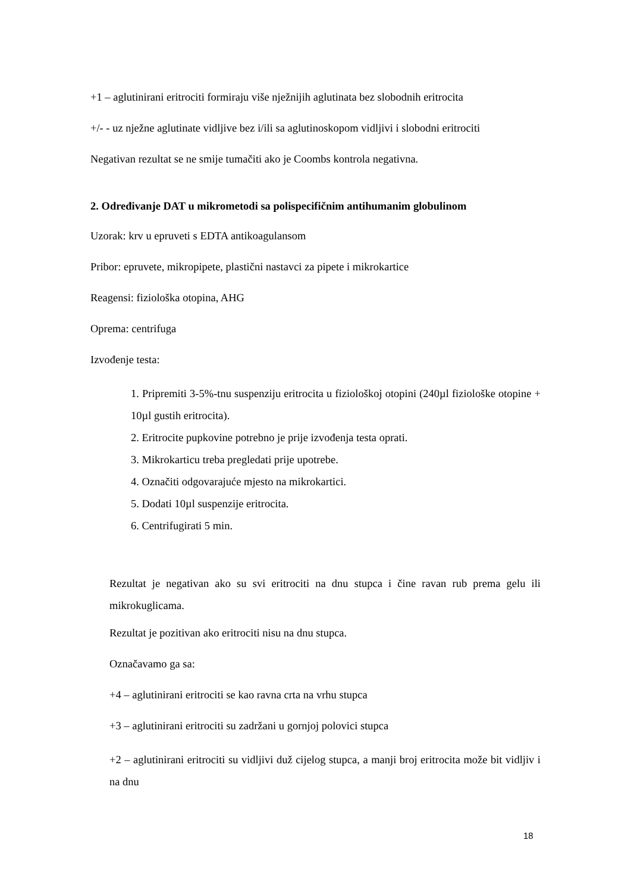+1 – aglutinirani eritrociti formiraju više nježnijih aglutinata bez slobodnih eritrocita
+/- - uz nježne aglutinate vidljive bez i/ili sa aglutinoskopom vidljivi i slobodni eritrociti
Negativan rezultat se ne smije tumačiti ako je Coombs kontrola negativna.
2. Određivanje DAT u mikrometodi sa polispecifičnim antihumanim globulinom
Uzorak: krv u epruveti s EDTA antikoagulansom
Pribor: epruvete, mikropipete, plastični nastavci za pipete i mikrokartice
Reagensi: fiziološka otopina, AHG
Oprema: centrifuga
Izvođenje testa:
1. Pripremiti 3-5%-tnu suspenziju eritrocita u fiziološkoj otopini (240µl fiziološke otopine + 10µl gustih eritrocita).
2. Eritrocite pupkovine potrebno je prije izvođenja testa oprati.
3. Mikrokarticu treba pregledati prije upotrebe.
4. Označiti odgovarajuće mjesto na mikrokartici.
5. Dodati 10µl suspenzije eritrocita.
6. Centrifugirati 5 min.
Rezultat je negativan ako su svi eritrociti na dnu stupca i čine ravan rub prema gelu ili mikrokuglicama.
Rezultat je pozitivan ako eritrociti nisu na dnu stupca.
Označavamo ga sa:
+4 – aglutinirani eritrociti se kao ravna crta na vrhu stupca
+3 – aglutinirani eritrociti su zadržani u gornjoj polovici stupca
+2 – aglutinirani eritrociti su vidljivi duž cijelog stupca, a manji broj eritrocita može bit vidljiv i na dnu
18